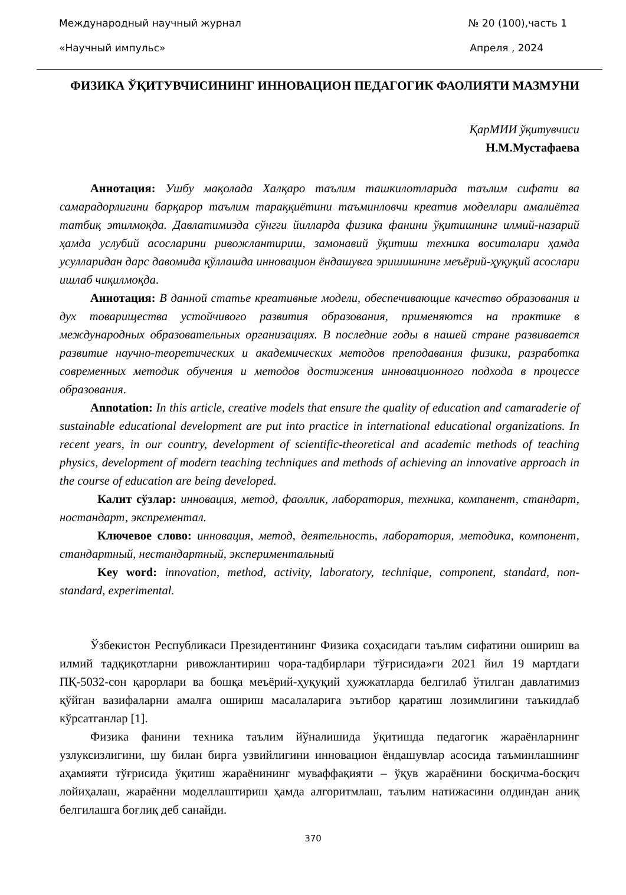Международный научный журнал № 20 (100),часть 1
«Научный импульс» Апреля , 2024
ФИЗИКА ЎҚИТУВЧИСИНИНГ ИННОВАЦИОН ПЕДАГОГИК ФАОЛИЯТИ МАЗМУНИ
ҚарМИИ ўқитувчиси
Н.М.Мустафаева
Аннотация: Ушбу мақолада Халқаро таълим ташкилотларида таълим сифати ва самарадорлигини барқарор таълим тараққиётини таъминловчи креатив моделлари амалиётга татбиқ этилмоқда. Давлатимизда сўнгги йилларда физика фанини ўқитишнинг илмий-назарий ҳамда услубий асосларини ривожлантириш, замонавий ўқитиш техника воситалари ҳамда усулларидан дарс давомида қўллашда инновацион ёндашувга эришишнинг меъёрий-ҳуқуқий асослари ишлаб чиқилмоқда.
Аннотация: В данной статье креативные модели, обеспечивающие качество образования и дух товарищества устойчивого развития образования, применяются на практике в международных образовательных организациях. В последние годы в нашей стране развивается развитие научно-теоретических и академических методов преподавания физики, разработка современных методик обучения и методов достижения инновационного подхода в процессе образования.
Annotation: In this article, creative models that ensure the quality of education and camaraderie of sustainable educational development are put into practice in international educational organizations. In recent years, in our country, development of scientific-theoretical and academic methods of teaching physics, development of modern teaching techniques and methods of achieving an innovative approach in the course of education are being developed.
Калит сўзлар: инновация, метод, фаоллик, лаборатория, техника, компанент, стандарт, ностандарт, экспрементал.
Ключевое слово: инновация, метод, деятельность, лаборатория, методика, компонент, стандартный, нестандартный, экспериментальный
Key word: innovation, method, activity, laboratory, technique, component, standard, non-standard, experimental.
Ўзбекистон Республикаси Президентининг Физика соҳасидаги таълим сифатини ошириш ва илмий тадқиқотларни ривожлантириш чора-тадбирлари тўғрисида»ги 2021 йил 19 мартдаги ПҚ-5032-сон қарорлари ва бошқа меъёрий-ҳуқуқий ҳужжатларда белгилаб ўтилган давлатимиз қўйган вазифаларни амалга ошириш масалаларига эътибор қаратиш лозимлигини таъкидлаб кўрсатганлар [1].
Физика фанини техника таълим йўналишида ўқитишда педагогик жараёнларнинг узлуксизлигини, шу билан бирга узвийлигини инновацион ёндашувлар асосида таъминлашнинг аҳамияти тўғрисида ўқитиш жараёнининг муваффақияти – ўқув жараёнини босқичма-босқич лойиҳалаш, жараённи моделлаштириш ҳамда алгоритмлаш, таълим натижасини олдиндан аниқ белгилашга боғлиқ деб санайди.
370